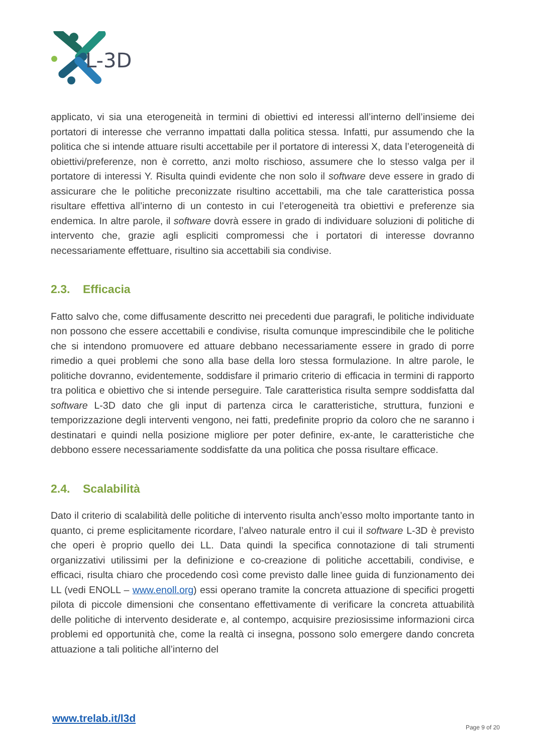L-3D
applicato, vi sia una eterogeneità in termini di obiettivi ed interessi all’interno dell’insieme dei portatori di interesse che verranno impattati dalla politica stessa. Infatti, pur assumendo che la politica che si intende attuare risulti accettabile per il portatore di interessi X, data l’eterogeneità di obiettivi/preferenze, non è corretto, anzi molto rischioso, assumere che lo stesso valga per il portatore di interessi Y. Risulta quindi evidente che non solo il software deve essere in grado di assicurare che le politiche preconizzate risultino accettabili, ma che tale caratteristica possa risultare effettiva all’interno di un contesto in cui l’eterogeneità tra obiettivi e preferenze sia endemica. In altre parole, il software dovrà essere in grado di individuare soluzioni di politiche di intervento che, grazie agli espliciti compromessi che i portatori di interesse dovranno necessariamente effettuare, risultino sia accettabili sia condivise.
2.3. Efficacia
Fatto salvo che, come diffusamente descritto nei precedenti due paragrafi, le politiche individuate non possono che essere accettabili e condivise, risulta comunque imprescindibile che le politiche che si intendono promuovere ed attuare debbano necessariamente essere in grado di porre rimedio a quei problemi che sono alla base della loro stessa formulazione. In altre parole, le politiche dovranno, evidentemente, soddisfare il primario criterio di efficacia in termini di rapporto tra politica e obiettivo che si intende perseguire. Tale caratteristica risulta sempre soddisfatta dal software L-3D dato che gli input di partenza circa le caratteristiche, struttura, funzioni e temporizzazione degli interventi vengono, nei fatti, predefinite proprio da coloro che ne saranno i destinatari e quindi nella posizione migliore per poter definire, ex-ante, le caratteristiche che debbono essere necessariamente soddisfatte da una politica che possa risultare efficace.
2.4. Scalabilità
Dato il criterio di scalabilità delle politiche di intervento risulta anch’esso molto importante tanto in quanto, ci preme esplicitamente ricordare, l’alveo naturale entro il cui il software L-3D è previsto che operi è proprio quello dei LL. Data quindi la specifica connotazione di tali strumenti organizzativi utilissimi per la definizione e co-creazione di politiche accettabili, condivise, e efficaci, risulta chiaro che procedendo così come previsto dalle linee guida di funzionamento dei LL (vedi ENOLL – www.enoll.org) essi operano tramite la concreta attuazione di specifici progetti pilota di piccole dimensioni che consentano effettivamente di verificare la concreta attuabilità delle politiche di intervento desiderate e, al contempo, acquisire preziosissime informazioni circa problemi ed opportunità che, come la realtà ci insegna, possono solo emergere dando concreta attuazione a tali politiche all’interno del
www.trelab.it/l3d
Page 9 of 20